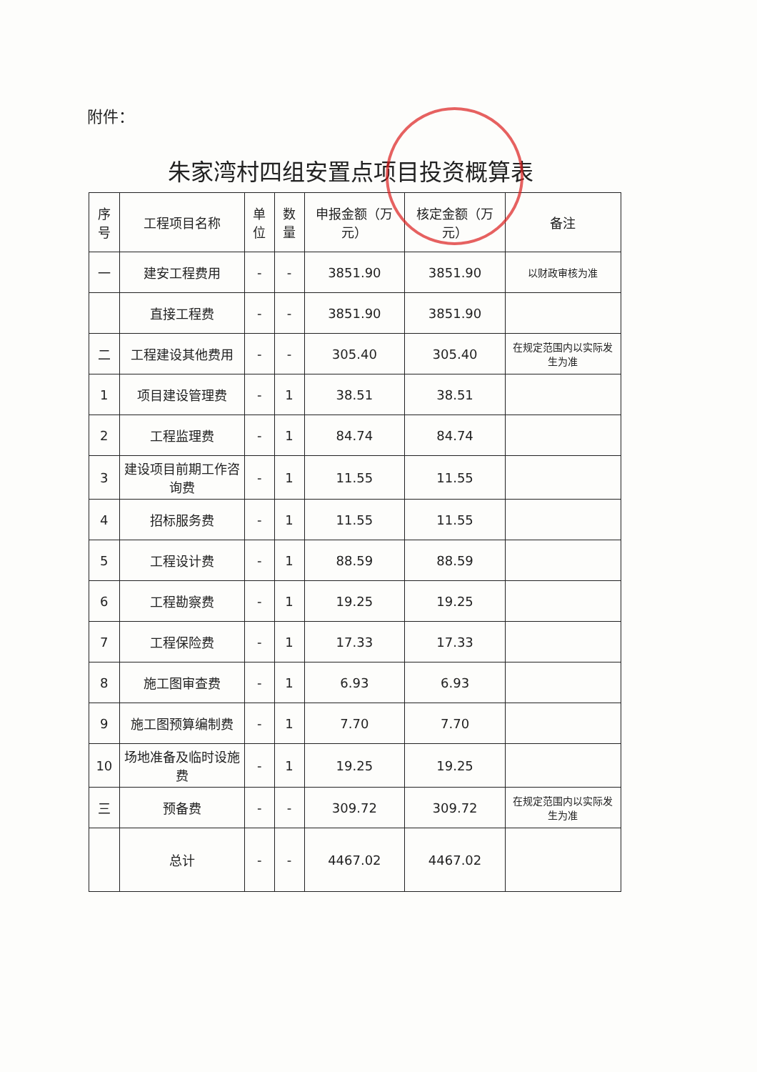附件：
朱家湾村四组安置点项目投资概算表
| 序号 | 工程项目名称 | 单位 | 数量 | 申报金额（万元） | 核定金额（万元） | 备注 |
| --- | --- | --- | --- | --- | --- | --- |
| 一 | 建安工程费用 | - | - | 3851.90 | 3851.90 | 以财政审核为准 |
| | 直接工程费 | - | - | 3851.90 | 3851.90 | |
| 二 | 工程建设其他费用 | - | - | 305.40 | 305.40 | 在规定范围内以实际发生为准 |
| 1 | 项目建设管理费 | - | 1 | 38.51 | 38.51 | |
| 2 | 工程监理费 | - | 1 | 84.74 | 84.74 | |
| 3 | 建设项目前期工作咨询费 | - | 1 | 11.55 | 11.55 | |
| 4 | 招标服务费 | - | 1 | 11.55 | 11.55 | |
| 5 | 工程设计费 | - | 1 | 88.59 | 88.59 | |
| 6 | 工程勘察费 | - | 1 | 19.25 | 19.25 | |
| 7 | 工程保险费 | - | 1 | 17.33 | 17.33 | |
| 8 | 施工图审查费 | - | 1 | 6.93 | 6.93 | |
| 9 | 施工图预算编制费 | - | 1 | 7.70 | 7.70 | |
| 10 | 场地准备及临时设施费 | - | 1 | 19.25 | 19.25 | |
| 三 | 预备费 | - | - | 309.72 | 309.72 | 在规定范围内以实际发生为准 |
| | 总计 | - | - | 4467.02 | 4467.02 | |